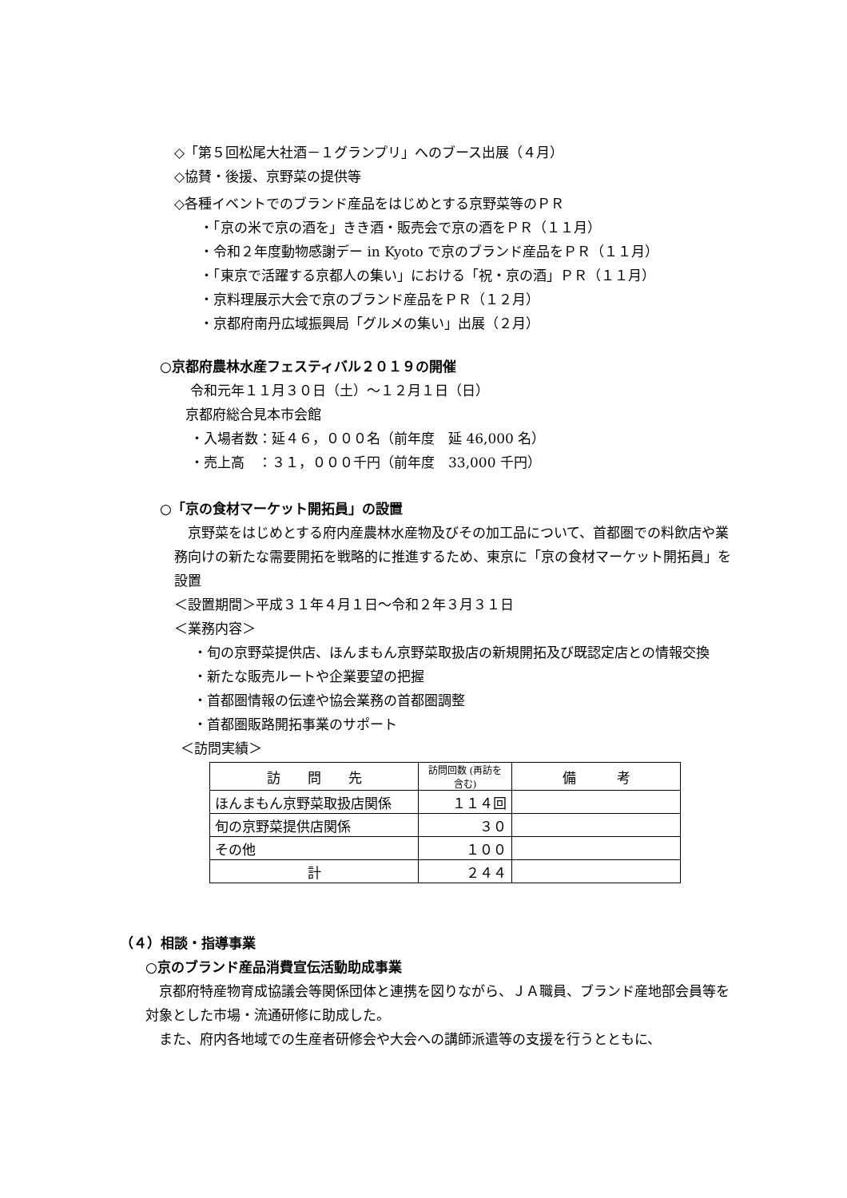◇「第５回松尾大社酒－１グランプリ」へのブース出展（４月）
◇協賛・後援、京野菜の提供等
◇各種イベントでのブランド産品をはじめとする京野菜等のＰＲ
・「京の米で京の酒を」きき酒・販売会で京の酒をＰＲ（１１月）
・令和２年度動物感謝デー in Kyoto で京のブランド産品をＰＲ（１１月）
・「東京で活躍する京都人の集い」における「祝・京の酒」ＰＲ（１１月）
・京料理展示大会で京のブランド産品をＰＲ（１２月）
・京都府南丹広域振興局「グルメの集い」出展（２月）
○京都府農林水産フェスティバル２０１９の開催
令和元年１１月３０日（土）～１２月１日（日）
京都府総合見本市会館
・入場者数：延４６，０００名（前年度　延 46,000 名）
・売上高　：３１，０００千円（前年度　33,000 千円）
○「京の食材マーケット開拓員」の設置
　京野菜をはじめとする府内産農林水産物及びその加工品について、首都圏での料飲店や業務向けの新たな需要開拓を戦略的に推進するため、東京に「京の食材マーケット開拓員」を設置
＜設置期間＞平成３１年４月１日～令和２年３月３１日
＜業務内容＞
・旬の京野菜提供店、ほんまもん京野菜取扱店の新規開拓及び既認定店との情報交換
・新たな販売ルートや企業要望の把握
・首都圏情報の伝達や協会業務の首都圏調整
・首都圏販路開拓事業のサポート
＜訪問実績＞
| 訪 問 先 | 訪問回数 (再訪を含む) | 備 考 |
| ほんまもん京野菜取扱店関係 | １１４回 | |
| 旬の京野菜提供店関係 | ３０ | |
| その他 | １００ | |
| 計 | ２４４ | |
（４）相談・指導事業
○京のブランド産品消費宣伝活動助成事業
　京都府特産物育成協議会等関係団体と連携を図りながら、ＪＡ職員、ブランド産地部会員等を対象とした市場・流通研修に助成した。
　また、府内各地域での生産者研修会や大会への講師派遣等の支援を行うとともに、